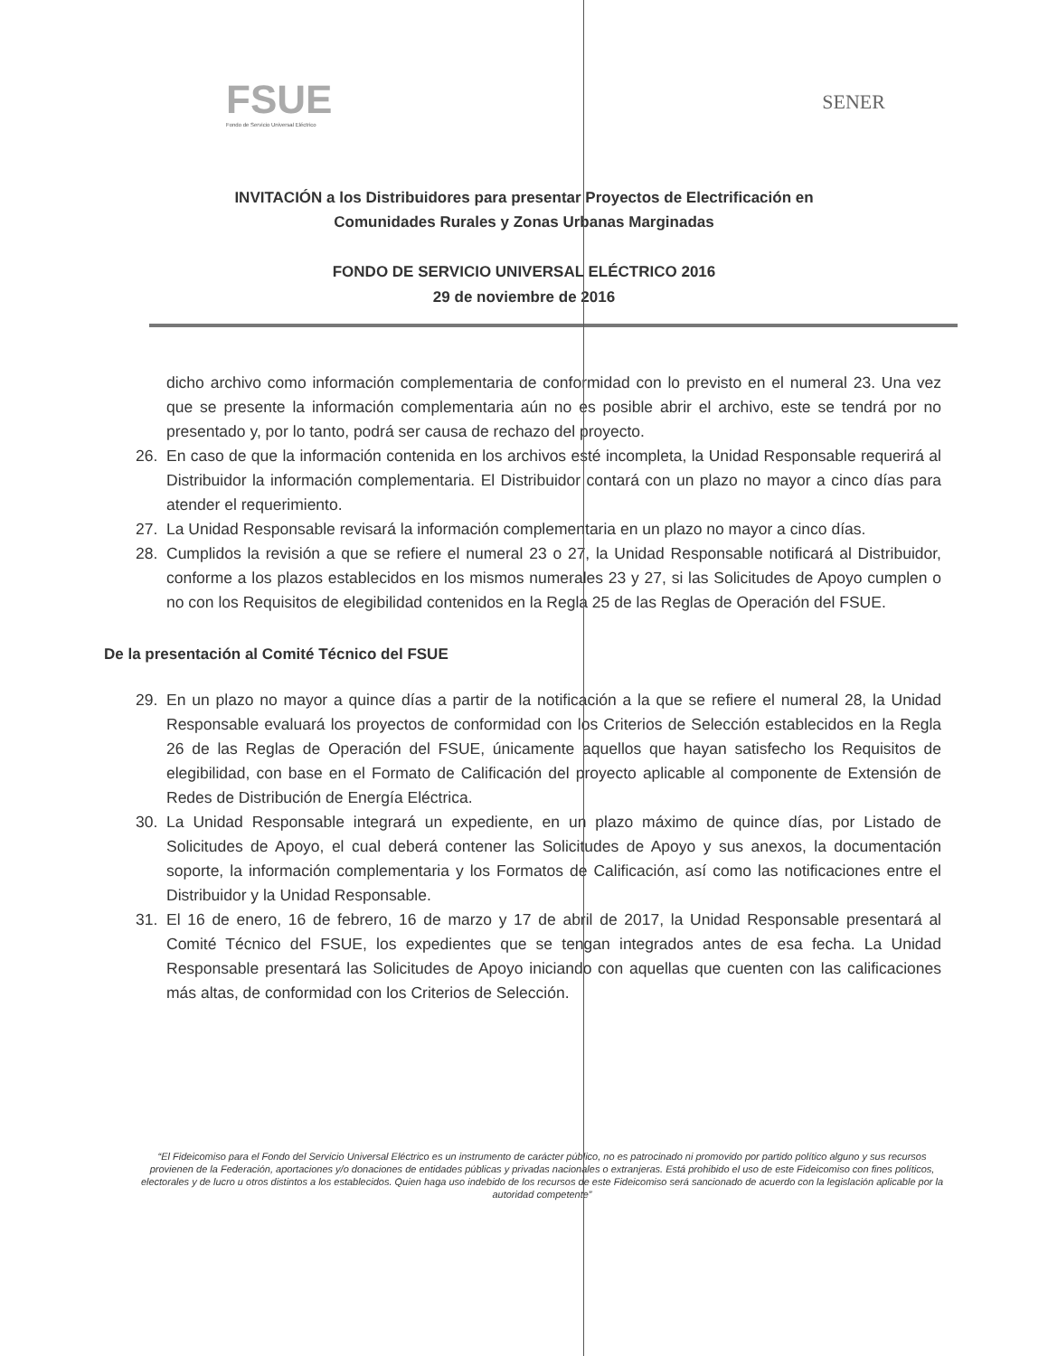FSUE
Fondo de Servicio Universal Eléctrico
SENER
INVITACIÓN a los Distribuidores para presentar Proyectos de Electrificación en
Comunidades Rurales y Zonas Urbanas Marginadas
FONDO DE SERVICIO UNIVERSAL ELÉCTRICO 2016
29 de noviembre de 2016
dicho archivo como información complementaria de conformidad con lo previsto en el numeral 23. Una vez que se presente la información complementaria aún no es posible abrir el archivo, este se tendrá por no presentado y, por lo tanto, podrá ser causa de rechazo del proyecto.
26. En caso de que la información contenida en los archivos esté incompleta, la Unidad Responsable requerirá al Distribuidor la información complementaria. El Distribuidor contará con un plazo no mayor a cinco días para atender el requerimiento.
27. La Unidad Responsable revisará la información complementaria en un plazo no mayor a cinco días.
28. Cumplidos la revisión a que se refiere el numeral 23 o 27, la Unidad Responsable notificará al Distribuidor, conforme a los plazos establecidos en los mismos numerales 23 y 27, si las Solicitudes de Apoyo cumplen o no con los Requisitos de elegibilidad contenidos en la Regla 25 de las Reglas de Operación del FSUE.
De la presentación al Comité Técnico del FSUE
29. En un plazo no mayor a quince días a partir de la notificación a la que se refiere el numeral 28, la Unidad Responsable evaluará los proyectos de conformidad con los Criterios de Selección establecidos en la Regla 26 de las Reglas de Operación del FSUE, únicamente aquellos que hayan satisfecho los Requisitos de elegibilidad, con base en el Formato de Calificación del proyecto aplicable al componente de Extensión de Redes de Distribución de Energía Eléctrica.
30. La Unidad Responsable integrará un expediente, en un plazo máximo de quince días, por Listado de Solicitudes de Apoyo, el cual deberá contener las Solicitudes de Apoyo y sus anexos, la documentación soporte, la información complementaria y los Formatos de Calificación, así como las notificaciones entre el Distribuidor y la Unidad Responsable.
31. El 16 de enero, 16 de febrero, 16 de marzo y 17 de abril de 2017, la Unidad Responsable presentará al Comité Técnico del FSUE, los expedientes que se tengan integrados antes de esa fecha. La Unidad Responsable presentará las Solicitudes de Apoyo iniciando con aquellas que cuenten con las calificaciones más altas, de conformidad con los Criterios de Selección.
“El Fideicomiso para el Fondo del Servicio Universal Eléctrico es un instrumento de carácter público, no es patrocinado ni promovido por partido político alguno y sus recursos provienen de la Federación, aportaciones y/o donaciones de entidades públicas y privadas nacionales o extranjeras. Está prohibido el uso de este Fideicomiso con fines políticos, electorales y de lucro u otros distintos a los establecidos. Quien haga uso indebido de los recursos de este Fideicomiso será sancionado de acuerdo con la legislación aplicable por la autoridad competente”